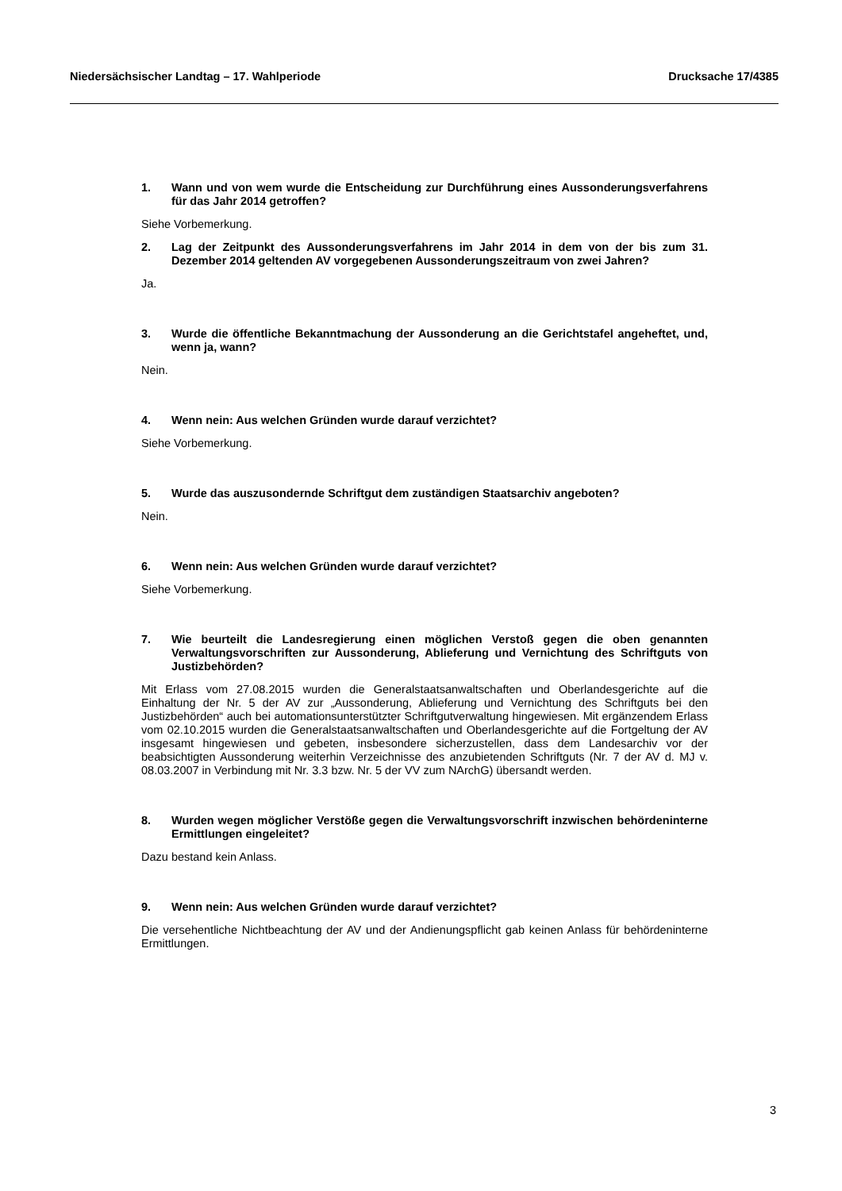Niedersächsischer Landtag – 17. Wahlperiode Drucksache 17/4385
1. Wann und von wem wurde die Entscheidung zur Durchführung eines Aussonderungs­verfahrens für das Jahr 2014 getroffen?
Siehe Vorbemerkung.
2. Lag der Zeitpunkt des Aussonderungsverfahrens im Jahr 2014 in dem von der bis zum 31. Dezember 2014 geltenden AV vorgegebenen Aussonderungszeitraum von zwei Jah­ren?
Ja.
3. Wurde die öffentliche Bekanntmachung der Aussonderung an die Gerichtstafel ange­heftet, und, wenn ja, wann?
Nein.
4. Wenn nein: Aus welchen Gründen wurde darauf verzichtet?
Siehe Vorbemerkung.
5. Wurde das auszusondernde Schriftgut dem zuständigen Staatsarchiv angeboten?
Nein.
6. Wenn nein: Aus welchen Gründen wurde darauf verzichtet?
Siehe Vorbemerkung.
7. Wie beurteilt die Landesregierung einen möglichen Verstoß gegen die oben genannten Verwaltungsvorschriften zur Aussonderung, Ablieferung und Vernichtung des Schrift­guts von Justizbehörden?
Mit Erlass vom 27.08.2015 wurden die Generalstaatsanwaltschaften und Oberlandesgerichte auf die Einhaltung der Nr. 5 der AV zur „Aussonderung, Ablieferung und Vernichtung des Schriftguts bei den Justizbehörden“ auch bei automationsunterstützter Schriftgutverwaltung hingewiesen. Mit ergänzendem Erlass vom 02.10.2015 wurden die Generalstaatsanwaltschaften und Oberlandesge­richte auf die Fortgeltung der AV insgesamt hingewiesen und gebeten, insbesondere sicherzustel­len, dass dem Landesarchiv vor der beabsichtigten Aussonderung weiterhin Verzeichnisse des an­zubietenden Schriftguts (Nr. 7 der AV d. MJ v. 08.03.2007 in Verbindung mit Nr. 3.3 bzw. Nr. 5 der VV zum NArchG) übersandt werden.
8. Wurden wegen möglicher Verstöße gegen die Verwaltungsvorschrift inzwischen be­hördeninterne Ermittlungen eingeleitet?
Dazu bestand kein Anlass.
9. Wenn nein: Aus welchen Gründen wurde darauf verzichtet?
Die versehentliche Nichtbeachtung der AV und der Andienungspflicht gab keinen Anlass für behör­deninterne Ermittlungen.
3